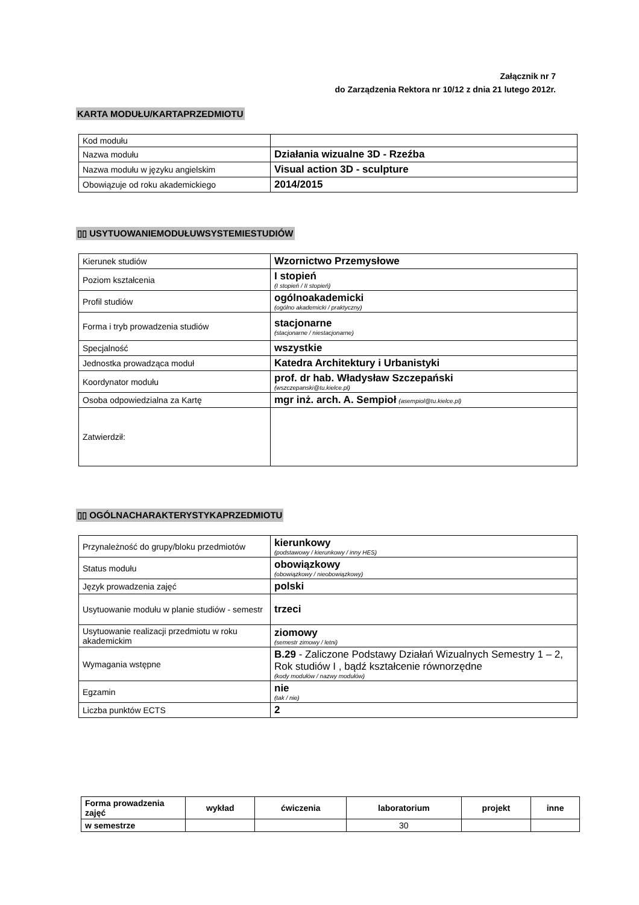Załącznik nr 7
do Zarządzenia Rektora nr 10/12 z dnia 21 lutego 2012r.
KARTA MODUŁU/KARTAPRZEDMIOTU
| Kod modułu | |
| Nazwa modułu | Działania wizualne 3D - Rzeźba |
| Nazwa modułu w języku angielskim | Visual action 3D - sculpture |
| Obowiązuje od roku akademickiego | 2014/2015 |
▯▯ USYTUOWANIEMODUŁUWSYSTEMIESTUDIÓW
| Kierunek studiów | Wzornictwo Przemysłowe |
| Poziom kształcenia | I stopień (I stopień / II stopień) |
| Profil studiów | ogólnoakademicki (ogólno akademicki / praktyczny) |
| Forma i tryb prowadzenia studiów | stacjonarne (stacjonarne / niestacjonarne) |
| Specjalność | wszystkie |
| Jednostka prowadząca moduł | Katedra Architektury i Urbanistyki |
| Koordynator modułu | prof. dr hab. Władysław Szczepański (wszczepanski@tu.kielce.pl) |
| Osoba odpowiedzialna za Kartę | mgr inż. arch. A. Sempioł (asempiol@tu.kielce.pl) |
| Zatwierdził: | |
▯▯ OGÓLNACHARAKTERYSTYKAPRZEDMIOTU
| Przynależność do grupy/bloku przedmiotów | kierunkowy (podstawowy / kierunkowy / inny HES) |
| Status modułu | obowiązkowy (obowiązkowy / nieobowiązkowy) |
| Język prowadzenia zajęć | polski |
| Usytuowanie modułu w planie studiów - semestr | trzeci |
| Usytuowanie realizacji przedmiotu w roku akademickim | ziomowy (semestr zimowy / letni) |
| Wymagania wstępne | B.29 - Zaliczone Podstawy Działań Wizualnych Semestry 1 – 2, Rok studiów I , bądź kształcenie równorzędne (kody modułów / nazwy modułów) |
| Egzamin | nie (tak / nie) |
| Liczba punktów ECTS | 2 |
| Forma prowadzenia zajęć | wykład | ćwiczenia | laboratorium | projekt | inne |
| --- | --- | --- | --- | --- | --- |
| w semestrze | | | 30 | | |